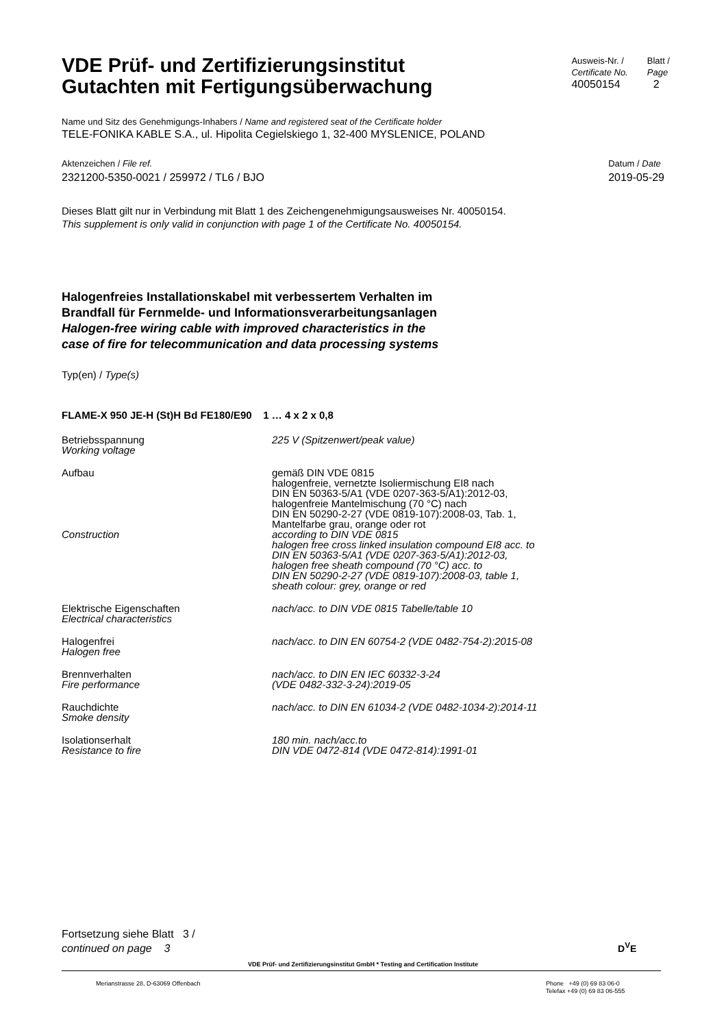VDE Prüf- und Zertifizierungsinstitut
Gutachten mit Fertigungsüberwachung
Ausweis-Nr. /
Certificate No.
40050154
Blatt /
Page
2
Name und Sitz des Genehmigungs-Inhabers / Name and registered seat of the Certificate holder
TELE-FONIKA KABLE S.A., ul. Hipolita Cegielskiego 1, 32-400 MYSLENICE, POLAND
Aktenzeichen / File ref.
2321200-5350-0021 / 259972 / TL6 / BJO
Datum / Date
2019-05-29
Dieses Blatt gilt nur in Verbindung mit Blatt 1 des Zeichengenehmigungsausweises Nr. 40050154.
This supplement is only valid in conjunction with page 1 of the Certificate No. 40050154.
Halogenfreies Installationskabel mit verbessertem Verhalten im
Brandfall für Fernmelde- und Informationsverarbeitungsanlagen
Halogen-free wiring cable with improved characteristics in the
case of fire for telecommunication and data processing systems
Typ(en) / Type(s)
FLAME-X 950 JE-H (St)H Bd FE180/E90 1 … 4 x 2 x 0,8
| Betriebsspannung Working voltage | 225 V (Spitzenwert/peak value) |
| Aufbau | gemäß DIN VDE 0815 halogenfreie, vernetzte Isoliermischung EI8 nach DIN EN 50363-5/A1 (VDE 0207-363-5/A1):2012-03, halogenfreie Mantelmischung (70 °C) nach DIN EN 50290-2-27 (VDE 0819-107):2008-03, Tab. 1, Mantelfarbe grau, orange oder rot |
| Construction | according to DIN VDE 0815 halogen free cross linked insulation compound EI8 acc. to DIN EN 50363-5/A1 (VDE 0207-363-5/A1):2012-03, halogen free sheath compound (70 °C) acc. to DIN EN 50290-2-27 (VDE 0819-107):2008-03, table 1, sheath colour: grey, orange or red |
| Elektrische Eigenschaften Electrical characteristics | nach/acc. to DIN VDE 0815 Tabelle/table 10 |
| Halogenfrei Halogen free | nach/acc. to DIN EN 60754-2 (VDE 0482-754-2):2015-08 |
| Brennverhalten Fire performance | nach/acc. to DIN EN IEC 60332-3-24 (VDE 0482-332-3-24):2019-05 |
| Rauchdichte Smoke density | nach/acc. to DIN EN 61034-2 (VDE 0482-1034-2):2014-11 |
| Isolationserhalt Resistance to fire | 180 min. nach/acc.to DIN VDE 0472-814 (VDE 0472-814):1991-01 |
Fortsetzung siehe Blatt 3 /
continued on page 3
D<sup>V</sup>E
VDE Prüf- und Zertifizierungsinstitut GmbH * Testing and Certification Institute
Merianstrasse 28, D-63069 Offenbach
Phone +49 (0) 69 83 06-0
Telefax +49 (0) 69 83 06-555